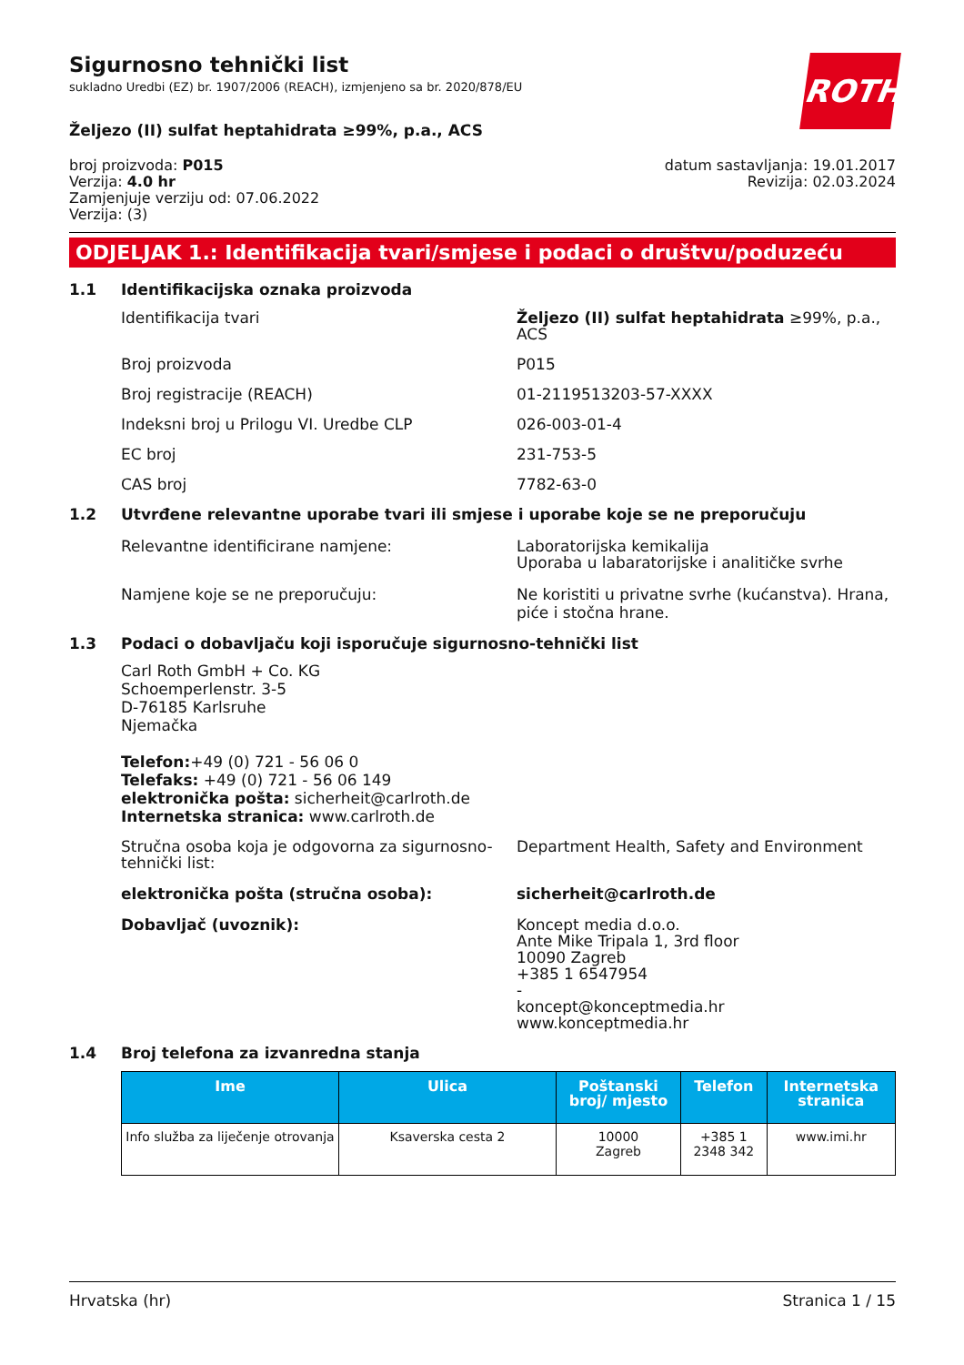ROTH
Sigurnosno tehnički list
sukladno Uredbi (EZ) br. 1907/2006 (REACH), izmjenjeno sa br. 2020/878/EU
Željezo (II) sulfat heptahidrata ≥99%, p.a., ACS
broj proizvoda: P015
Verzija: 4.0 hr
Zamjenjuje verziju od: 07.06.2022
Verzija: (3)
datum sastavljanja: 19.01.2017
Revizija: 02.03.2024
ODJELJAK 1.: Identifikacija tvari/smjese i podaci o društvu/poduzeću
1.1 Identifikacijska oznaka proizvoda
Identifikacija tvari Željezo (II) sulfat heptahidrata ≥99%, p.a., ACS
Broj proizvoda P015
Broj registracije (REACH) 01-2119513203-57-XXXX
Indeksni broj u Prilogu VI. Uredbe CLP 026-003-01-4
EC broj 231-753-5
CAS broj 7782-63-0
1.2 Utvrđene relevantne uporabe tvari ili smjese i uporabe koje se ne preporučuju
Relevantne identificirane namjene: Laboratorijska kemikalija
Uporaba u labaratorijske i analitičke svrhe
Namjene koje se ne preporučuju: Ne koristiti u privatne svrhe (kućanstva). Hrana, piće i stočna hrane.
1.3 Podaci o dobavljaču koji isporučuje sigurnosno-tehnički list
Carl Roth GmbH + Co. KG
Schoemperlenstr. 3-5
D-76185 Karlsruhe
Njemačka
Telefon:+49 (0) 721 - 56 06 0
Telefaks: +49 (0) 721 - 56 06 149
elektronička pošta: sicherheit@carlroth.de
Internetska stranica: www.carlroth.de
Stručna osoba koja je odgovorna za sigurnosno-tehnički list:
Department Health, Safety and Environment
elektronička pošta (stručna osoba): sicherheit@carlroth.de
Dobavljač (uvoznik): Koncept media d.o.o.
Ante Mike Tripala 1, 3rd floor
10090 Zagreb
+385 1 6547954
-
koncept@konceptmedia.hr
www.konceptmedia.hr
1.4 Broj telefona za izvanredna stanja
| Ime | Ulica | Poštanski broj/ mjesto | Telefon | Internetska stranica |
| --- | --- | --- | --- | --- |
| Info služba za liječenje otrovanja | Ksaverska cesta 2 | 10000 Zagreb | +385 1 2348 342 | www.imi.hr |
Hrvatska (hr) Stranica 1 / 15